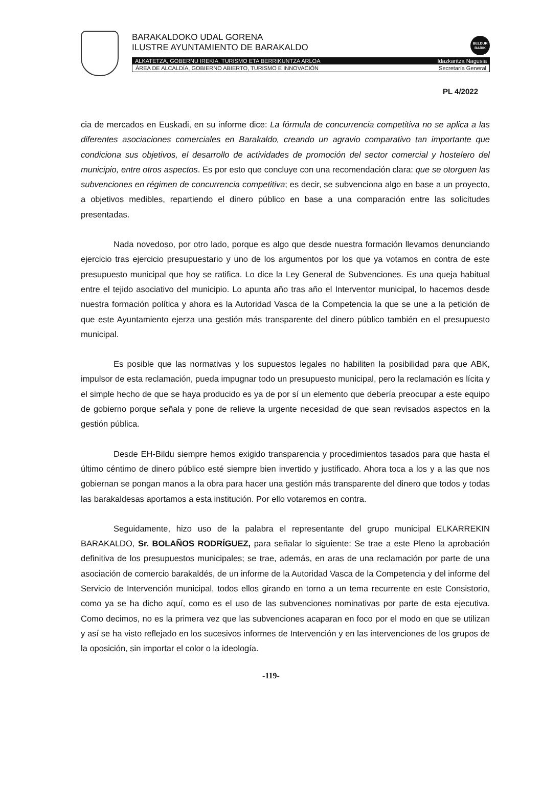BARAKALDOKO UDAL GORENA
ILUSTRE AYUNTAMIENTO DE BARAKALDO
BELDUR
BARIK
ALKATETZA, GOBERNU IREKIA, TURISMO ETA BERRIKUNTZA ARLOA Idazkaritza Nagusia
ÁREA DE ALCALDÍA, GOBIERNO ABIERTO, TURISMO E INNOVACIÓN Secretaría General
PL 4/2022
cia de mercados en Euskadi, en su informe dice: La fórmula de concurrencia competitiva no se aplica a las diferentes asociaciones comerciales en Barakaldo, creando un agravio comparativo tan importante que condiciona sus objetivos, el desarrollo de actividades de promoción del sector comercial y hostelero del municipio, entre otros aspectos. Es por esto que concluye con una recomendación clara: que se otorguen las subvenciones en régimen de concurrencia competitiva; es decir, se subvenciona algo en base a un proyecto, a objetivos medibles, repartiendo el dinero público en base a una comparación entre las solicitudes presentadas.
Nada novedoso, por otro lado, porque es algo que desde nuestra formación llevamos denunciando ejercicio tras ejercicio presupuestario y uno de los argumentos por los que ya votamos en contra de este presupuesto municipal que hoy se ratifica. Lo dice la Ley General de Subvenciones. Es una queja habitual entre el tejido asociativo del municipio. Lo apunta año tras año el Interventor municipal, lo hacemos desde nuestra formación política y ahora es la Autoridad Vasca de la Competencia la que se une a la petición de que este Ayuntamiento ejerza una gestión más transparente del dinero público también en el presupuesto municipal.
Es posible que las normativas y los supuestos legales no habiliten la posibilidad para que ABK, impulsor de esta reclamación, pueda impugnar todo un presupuesto municipal, pero la reclamación es lícita y el simple hecho de que se haya producido es ya de por sí un elemento que debería preocupar a este equipo de gobierno porque señala y pone de relieve la urgente necesidad de que sean revisados aspectos en la gestión pública.
Desde EH-Bildu siempre hemos exigido transparencia y procedimientos tasados para que hasta el último céntimo de dinero público esté siempre bien invertido y justificado. Ahora toca a los y a las que nos gobiernan se pongan manos a la obra para hacer una gestión más transparente del dinero que todos y todas las barakaldesas aportamos a esta institución. Por ello votaremos en contra.
Seguidamente, hizo uso de la palabra el representante del grupo municipal ELKARREKIN BARAKALDO, Sr. BOLAÑOS RODRÍGUEZ, para señalar lo siguiente: Se trae a este Pleno la aprobación definitiva de los presupuestos municipales; se trae, además, en aras de una reclamación por parte de una asociación de comercio barakaldés, de un informe de la Autoridad Vasca de la Competencia y del informe del Servicio de Intervención municipal, todos ellos girando en torno a un tema recurrente en este Consistorio, como ya se ha dicho aquí, como es el uso de las subvenciones nominativas por parte de esta ejecutiva. Como decimos, no es la primera vez que las subvenciones acaparan en foco por el modo en que se utilizan y así se ha visto reflejado en los sucesivos informes de Intervención y en las intervenciones de los grupos de la oposición, sin importar el color o la ideología.
-119-